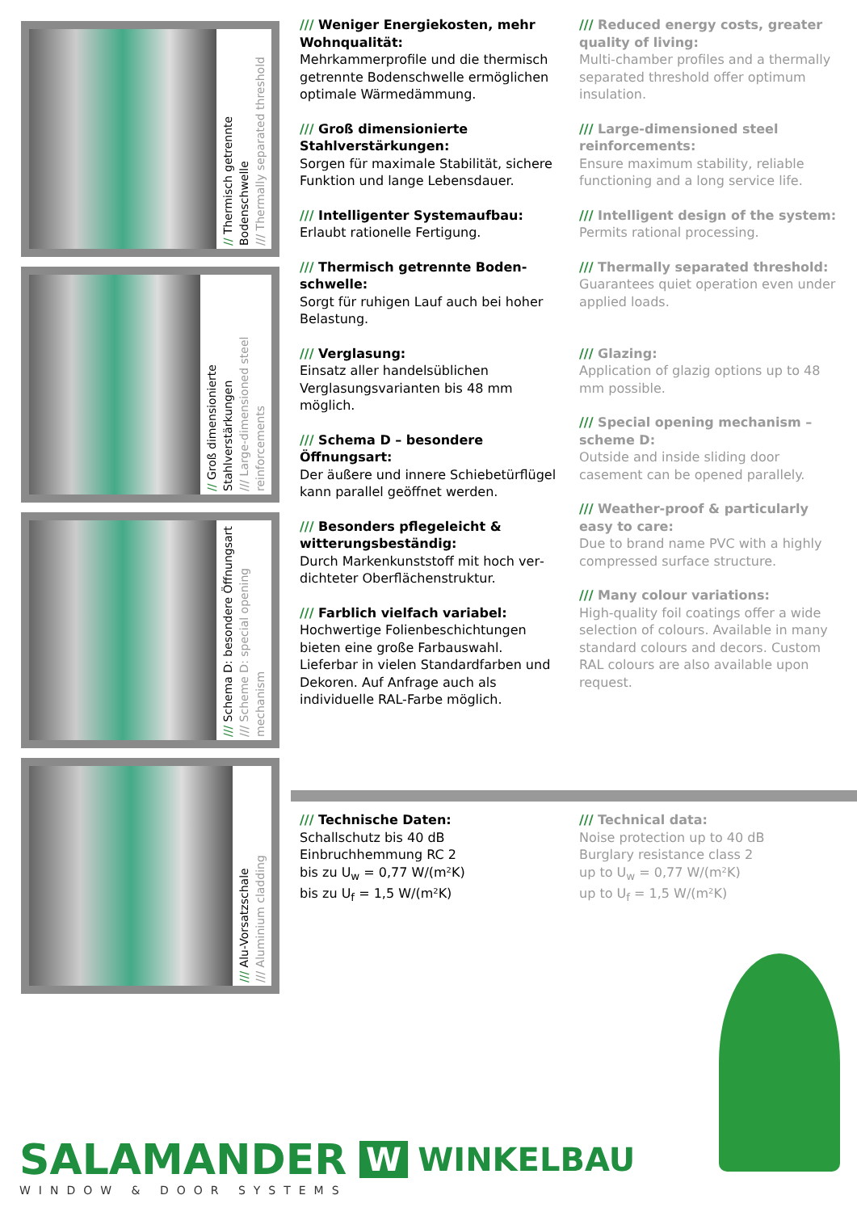// Thermisch getrennte Bodenschwelle
/// Thermally separated threshold
// Groß dimensionierte Stahlverstärkungen
/// Large-dimensioned steel reinforcements
/// Schema D: besondere Öffnungsart
/// Scheme D: special opening mechanism
/// Alu-Vorsatzschale
/// Aluminium cladding
/// Weniger Energiekosten, mehr Wohnqualität:
Mehrkammerprofile und die thermisch getrennte Bodenschwelle ermöglichen optimale Wärmedämmung.
/// Groß dimensionierte Stahlverstär­kungen:
Sorgen für maximale Stabilität, sichere Funktion und lange Lebensdauer.
/// Intelligenter Systemaufbau:
Erlaubt rationelle Fertigung.
/// Thermisch getrennte Boden­schwelle:
Sorgt für ruhigen Lauf auch bei hoher Belastung.
/// Verglasung:
Einsatz aller handelsüblichen Verglasungs­varianten bis 48 mm möglich.
/// Schema D – besondere Öffnungsart:
Der äußere und innere Schiebetürflügel kann parallel geöffnet werden.
/// Besonders pflegeleicht & witterungsbeständig:
Durch Markenkunststoff mit hoch ver­dichteter Oberflächenstruktur.
/// Farblich vielfach variabel:
Hochwertige Folienbeschichtungen bieten eine große Farbauswahl. Lieferbar in vielen Standardfarben und Dekoren. Auf Anfrage auch als individuelle RAL-Farbe möglich.
/// Reduced energy costs, greater quality of living:
Multi-chamber profiles and a thermally separated threshold offer optimum insulation.
/// Large-dimensioned steel reinforce­ments:
Ensure maximum stability, reliable func­tioning and a long service life.
/// Intelligent design of the system:
Permits rational processing.
/// Thermally separated threshold:
Guarantees quiet operation even under applied loads.
/// Glazing:
Application of glazig options up to 48 mm possible.
/// Special opening mechanism – scheme D:
Outside and inside sliding door casement can be opened parallely.
/// Weather-proof & particularly easy to care:
Due to brand name PVC with a highly compressed surface structure.
/// Many colour variations:
High-quality foil coatings offer a wide selection of colours. Available in many standard colours and decors. Custom RAL colours are also available upon request.
/// Technische Daten:
Schallschutz bis 40 dB
Einbruchhemmung RC 2
bis zu U<sub>w</sub> = 0,77 W/(m²K)
bis zu U<sub>f</sub> = 1,5 W/(m²K)
/// Technical data:
Noise protection up to 40 dB
Burglary resistance class 2
up to U<sub>w</sub> = 0,77 W/(m²K)
up to U<sub>f</sub> = 1,5 W/(m²K)
SALAMANDER
WINDOW & DOOR SYSTEMS
W WINKELBAU